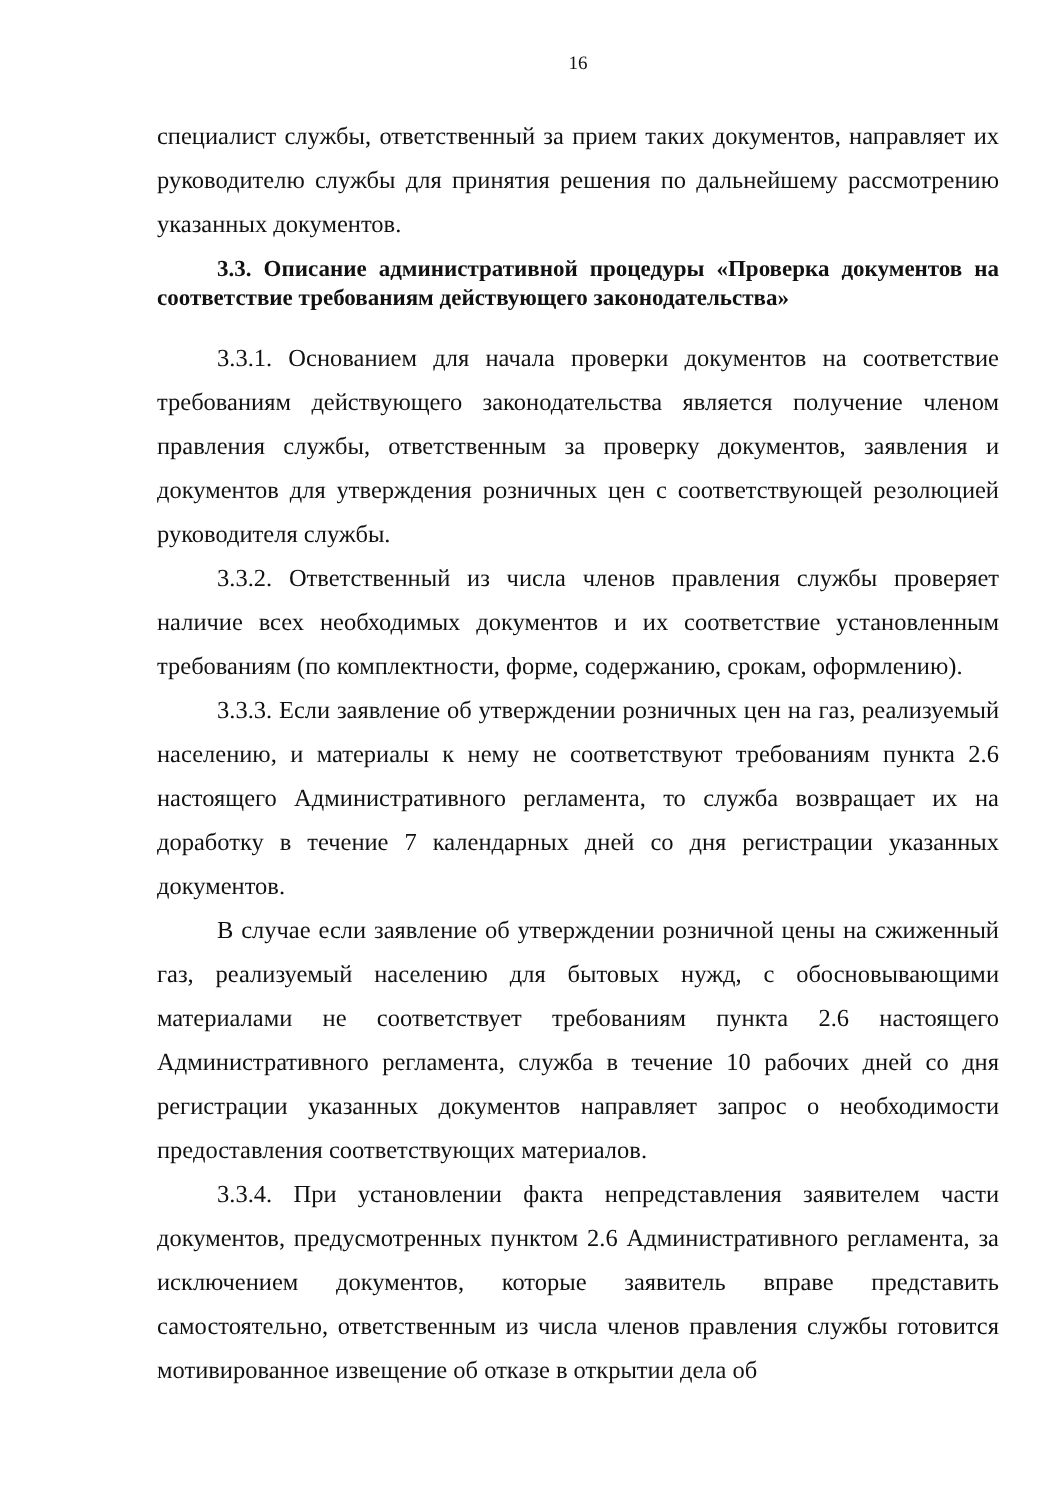16
специалист службы, ответственный за прием таких документов, направляет их руководителю службы для принятия решения по дальнейшему рассмотрению указанных документов.
3.3. Описание административной процедуры «Проверка документов на соответствие требованиям действующего законодательства»
3.3.1. Основанием для начала проверки документов на соответствие требованиям действующего законодательства является получение членом правления службы, ответственным за проверку документов, заявления и документов для утверждения розничных цен с соответствующей резолюцией руководителя службы.
3.3.2. Ответственный из числа членов правления службы проверяет наличие всех необходимых документов и их соответствие установленным требованиям (по комплектности, форме, содержанию, срокам, оформлению).
3.3.3. Если заявление об утверждении розничных цен на газ, реализуемый населению, и материалы к нему не соответствуют требованиям пункта 2.6 настоящего Административного регламента, то служба возвращает их на доработку в течение 7 календарных дней со дня регистрации указанных документов.
В случае если заявление об утверждении розничной цены на сжиженный газ, реализуемый населению для бытовых нужд, с обосновывающими материалами не соответствует требованиям пункта 2.6 настоящего Административного регламента, служба в течение 10 рабочих дней со дня регистрации указанных документов направляет запрос о необходимости предоставления соответствующих материалов.
3.3.4. При установлении факта непредставления заявителем части документов, предусмотренных пунктом 2.6 Административного регламента, за исключением документов, которые заявитель вправе представить самостоятельно, ответственным из числа членов правления службы готовится мотивированное извещение об отказе в открытии дела об